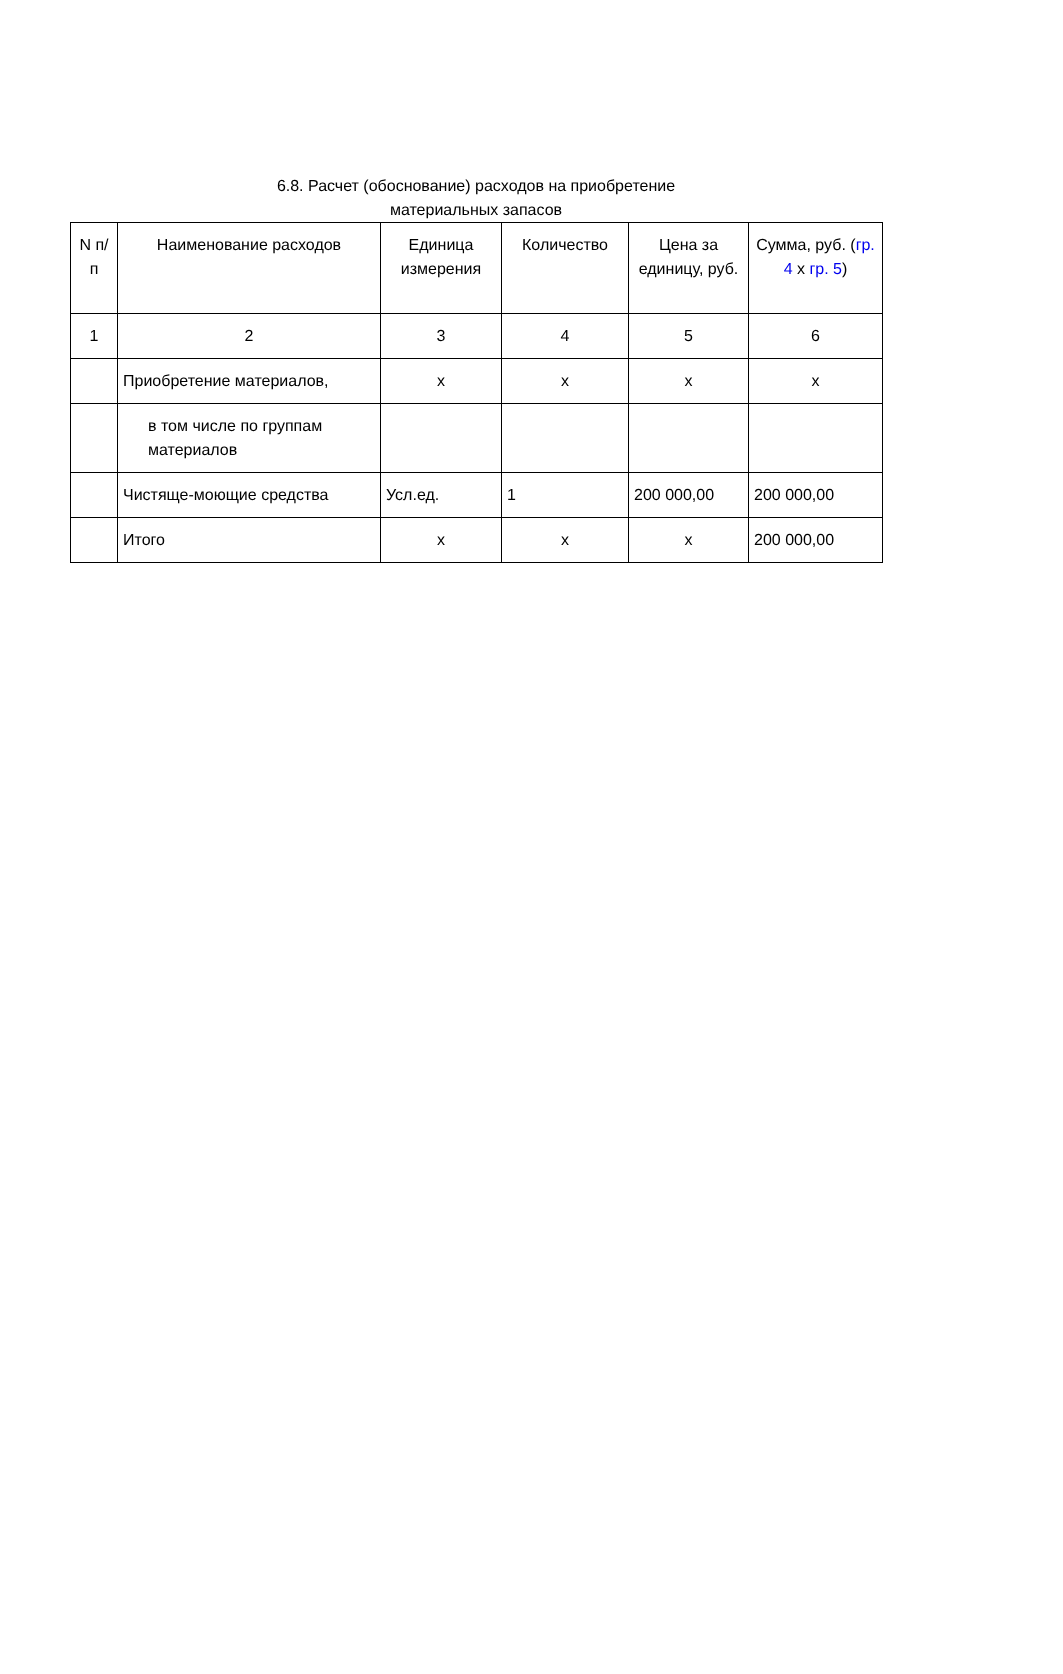6.8. Расчет (обоснование) расходов на приобретение
материальных запасов
| N п/п | Наименование расходов | Единица измерения | Количество | Цена за единицу, руб. | Сумма, руб. ( гр. 4 x гр. 5 ) |
| --- | --- | --- | --- | --- | --- |
| 1 | 2 | 3 | 4 | 5 | 6 |
| | Приобретение материалов, | x | x | x | x |
| | в том числе по группам материалов | | | | |
| | Чистяще-моющие средства | Усл.ед. | 1 | 200 000,00 | 200 000,00 |
| | Итого | x | x | x | 200 000,00 |